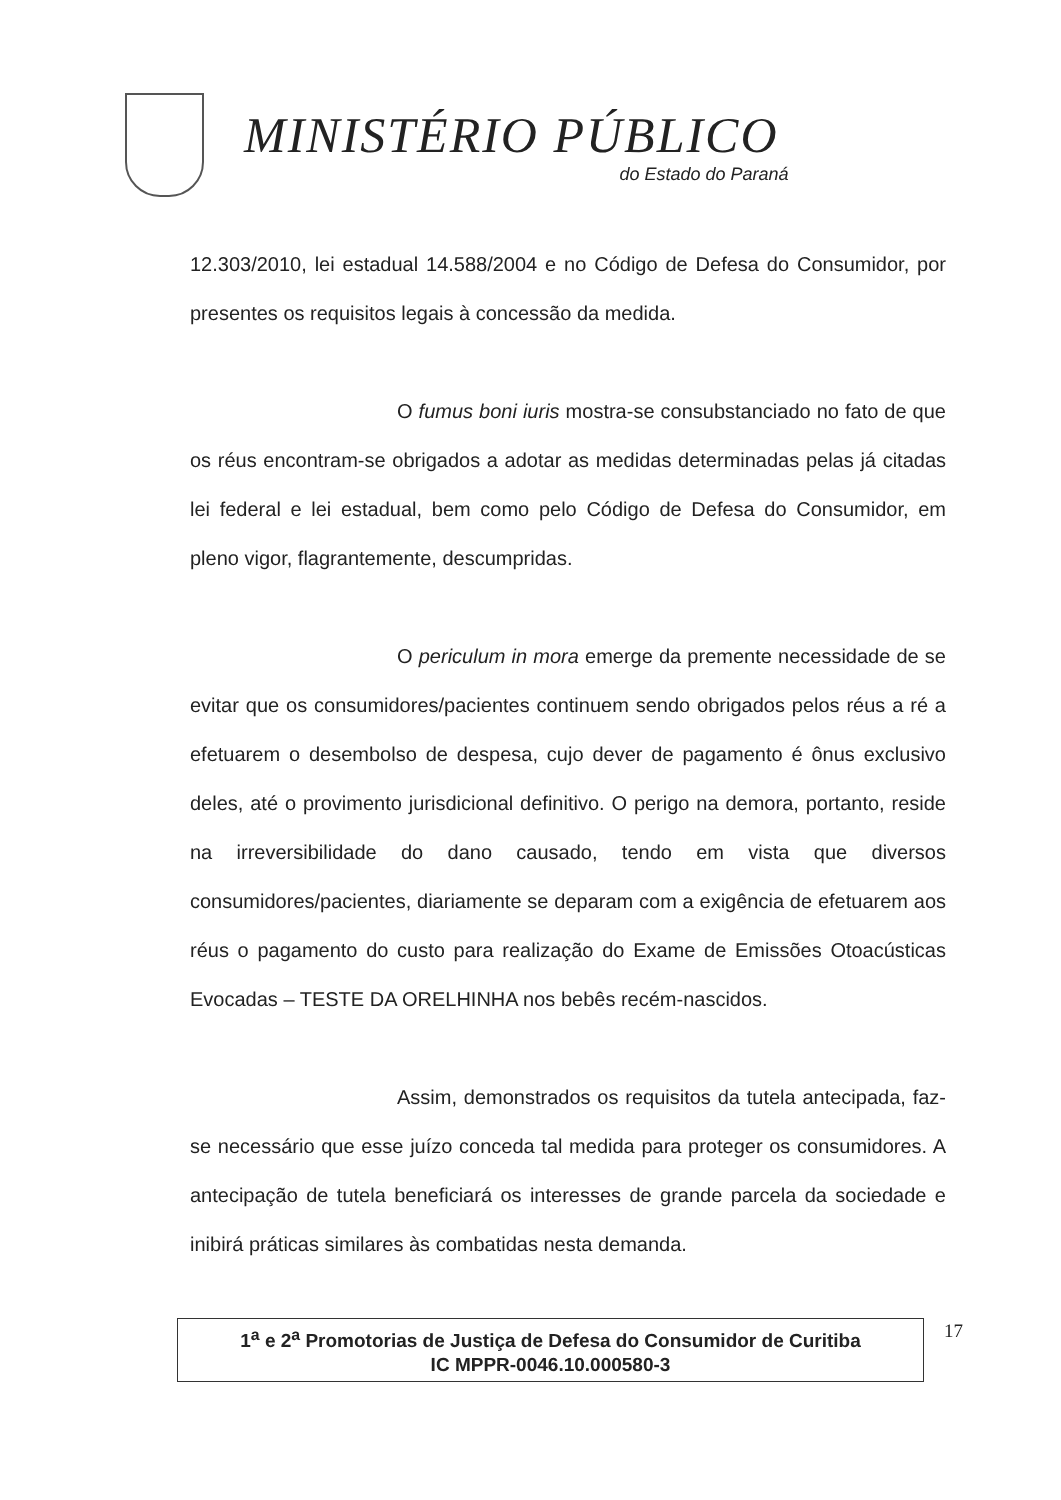MINISTÉRIO PÚBLICO
do Estado do Paraná
12.303/2010, lei estadual 14.588/2004 e no Código de Defesa do Consumidor, por presentes os requisitos legais à concessão da medida.
O fumus boni iuris mostra-se consubstanciado no fato de que os réus encontram-se obrigados a adotar as medidas determinadas pelas já citadas lei federal e lei estadual, bem como pelo Código de Defesa do Consumidor, em pleno vigor, flagrantemente, descumpridas.
O periculum in mora emerge da premente necessidade de se evitar que os consumidores/pacientes continuem sendo obrigados pelos réus a ré a efetuarem o desembolso de despesa, cujo dever de pagamento é ônus exclusivo deles, até o provimento jurisdicional definitivo. O perigo na demora, portanto, reside na irreversibilidade do dano causado, tendo em vista que diversos consumidores/pacientes, diariamente se deparam com a exigência de efetuarem aos réus o pagamento do custo para realização do Exame de Emissões Otoacústicas Evocadas – TESTE DA ORELHINHA nos bebês recém-nascidos.
Assim, demonstrados os requisitos da tutela antecipada, faz-se necessário que esse juízo conceda tal medida para proteger os consumidores. A antecipação de tutela beneficiará os interesses de grande parcela da sociedade e inibirá práticas similares às combatidas nesta demanda.
1<sup>a</sup> e 2<sup>a</sup> Promotorias de Justiça de Defesa do Consumidor de Curitiba
IC MPPR-0046.10.000580-3
17